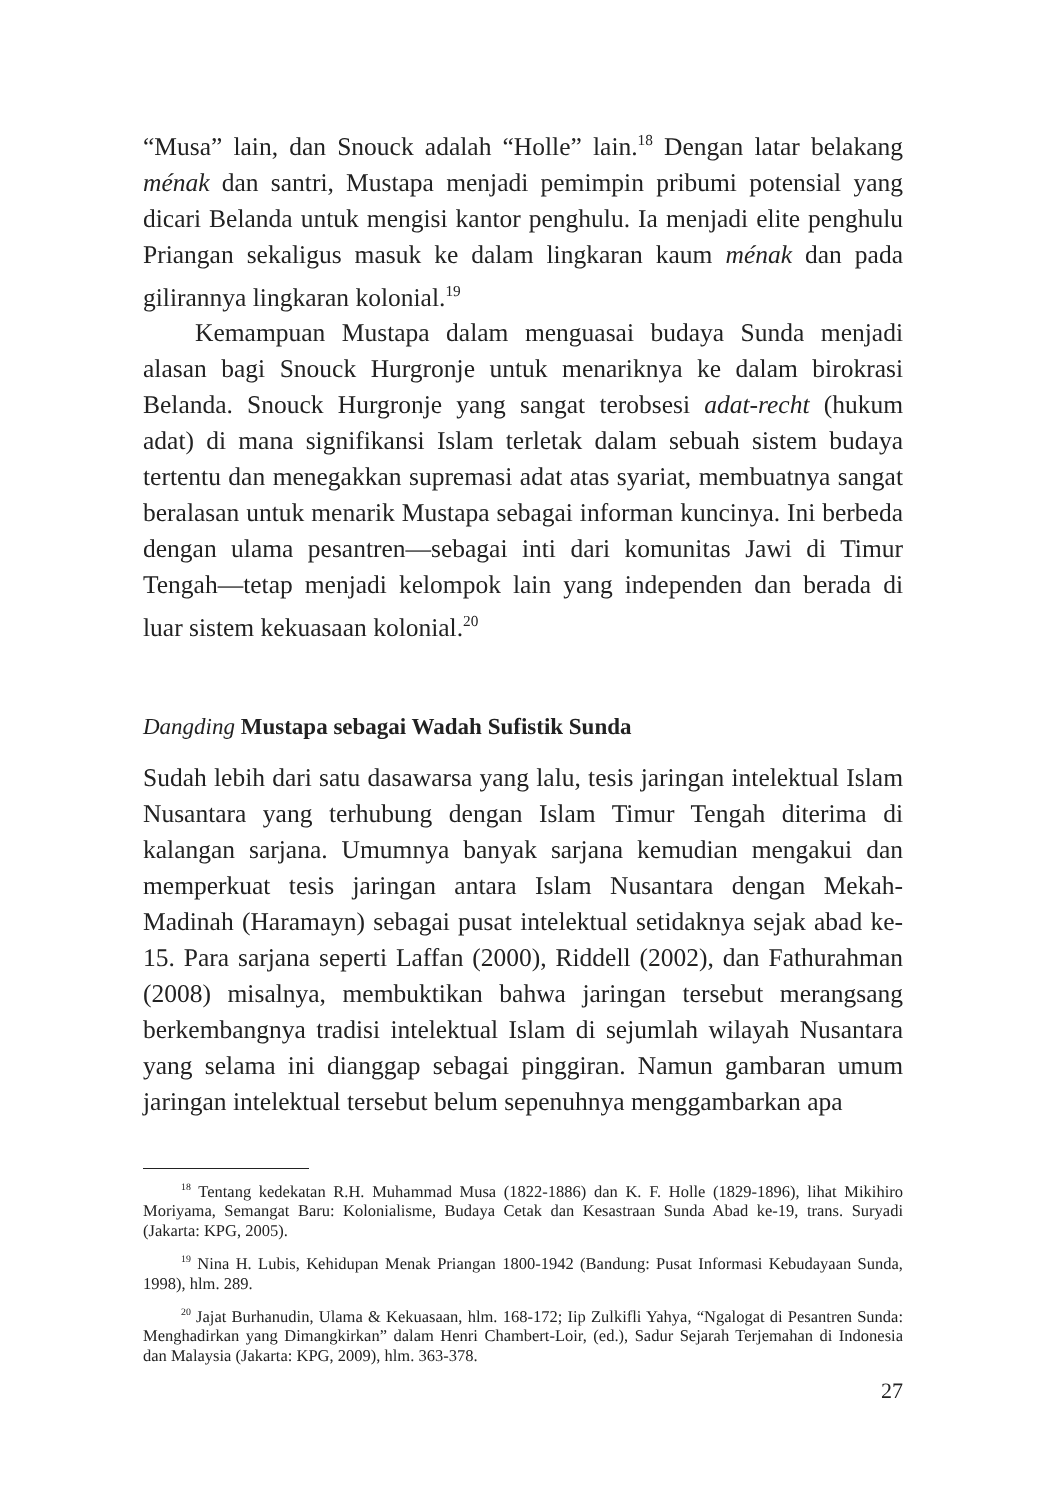“Musa” lain, dan Snouck adalah “Holle” lain.<sup>18</sup> Dengan latar belakang ménak dan santri, Mustapa menjadi pemimpin pribumi potensial yang dicari Belanda untuk mengisi kantor penghulu. Ia menjadi elite penghulu Priangan sekaligus masuk ke dalam lingkaran kaum ménak dan pada gilirannya lingkaran kolonial.<sup>19</sup>
Kemampuan Mustapa dalam menguasai budaya Sunda menjadi alasan bagi Snouck Hurgronje untuk menariknya ke dalam birokrasi Belanda. Snouck Hurgronje yang sangat terobsesi adat-recht (hukum adat) di mana signifikansi Islam terletak dalam sebuah sistem budaya tertentu dan menegakkan supremasi adat atas syariat, membuatnya sangat beralasan untuk menarik Mustapa sebagai informan kuncinya. Ini berbeda dengan ulama pesantren—sebagai inti dari komunitas Jawi di Timur Tengah—tetap menjadi kelompok lain yang independen dan berada di luar sistem kekuasaan kolonial.<sup>20</sup>
Dangding Mustapa sebagai Wadah Sufistik Sunda
Sudah lebih dari satu dasawarsa yang lalu, tesis jaringan intelektual Islam Nusantara yang terhubung dengan Islam Timur Tengah diterima di kalangan sarjana. Umumnya banyak sarjana kemudian mengakui dan memperkuat tesis jaringan antara Islam Nusantara dengan Mekah-Madinah (Haramayn) sebagai pusat intelektual setidaknya sejak abad ke-15. Para sarjana seperti Laffan (2000), Riddell (2002), dan Fathurahman (2008) misalnya, membuktikan bahwa jaringan tersebut merangsang berkembangnya tradisi intelektual Islam di sejumlah wilayah Nusantara yang selama ini dianggap sebagai pinggiran. Namun gambaran umum jaringan intelektual tersebut belum sepenuhnya menggambarkan apa
<sup>18</sup> Tentang kedekatan R.H. Muhammad Musa (1822-1886) dan K. F. Holle (1829-1896), lihat Mikihiro Moriyama, Semangat Baru: Kolonialisme, Budaya Cetak dan Kesastraan Sunda Abad ke-19, trans. Suryadi (Jakarta: KPG, 2005).
<sup>19</sup> Nina H. Lubis, Kehidupan Menak Priangan 1800-1942 (Bandung: Pusat Informasi Kebudayaan Sunda, 1998), hlm. 289.
<sup>20</sup> Jajat Burhanudin, Ulama & Kekuasaan, hlm. 168-172; Iip Zulkifli Yahya, “Ngalogat di Pesantren Sunda: Menghadirkan yang Dimangkirkan” dalam Henri Chambert-Loir, (ed.), Sadur Sejarah Terjemahan di Indonesia dan Malaysia (Jakarta: KPG, 2009), hlm. 363-378.
27